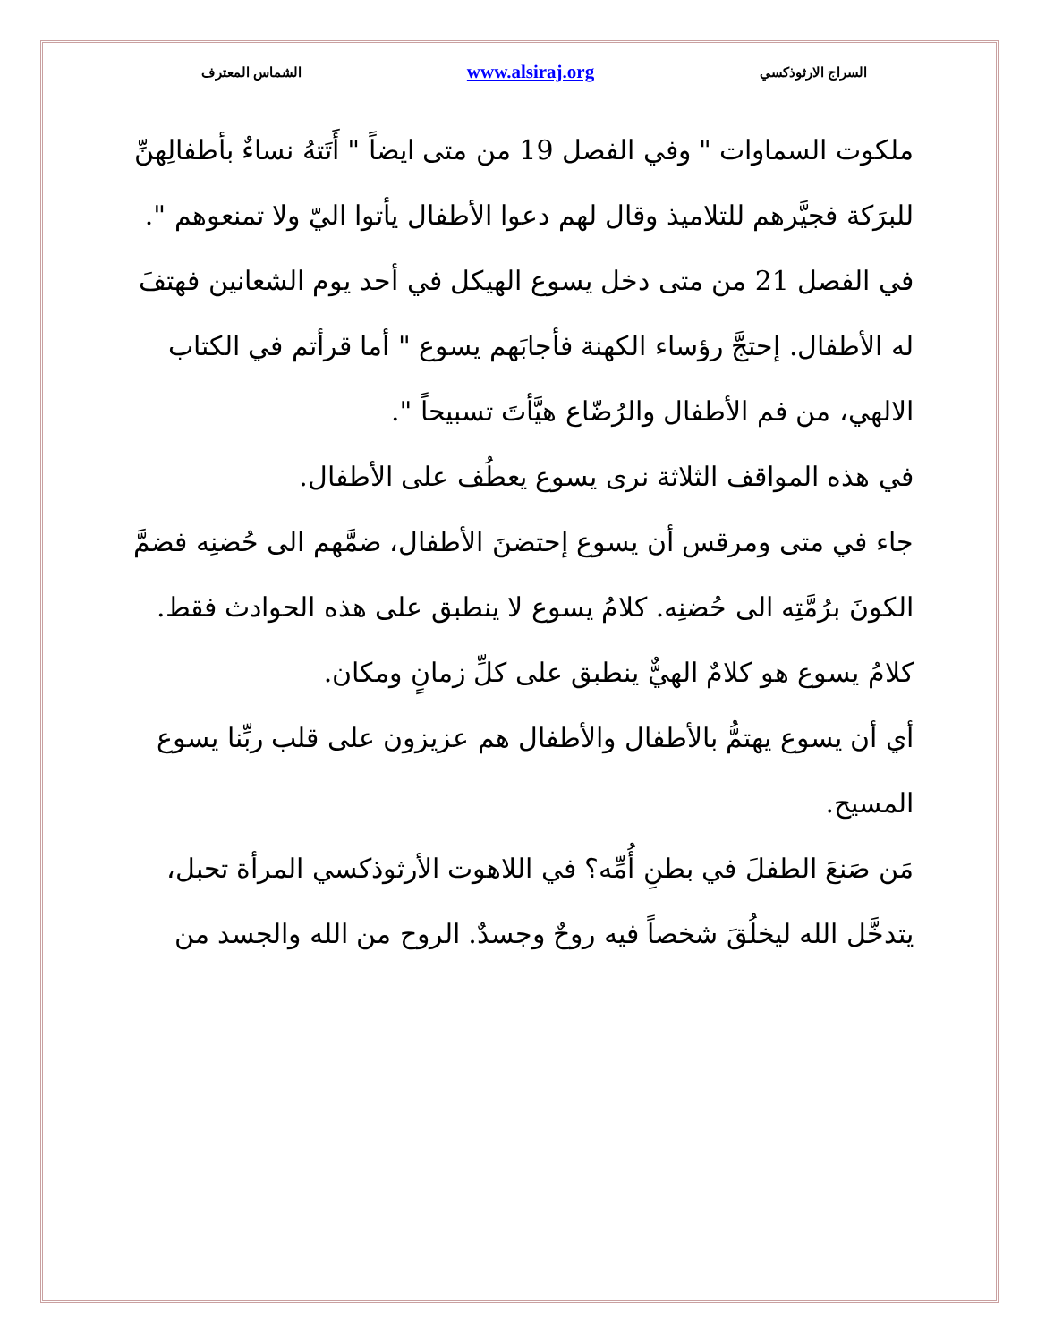السراج الارثوذكسي www.alsiraj.org الشماس المعترف
ملكوت السماوات " وفي الفصل 19 من متى ايضاً " أَتَتهُ نساءٌ بأطفالِهنِّ للبرَكة فجيَّرهم للتلاميذ وقال لهم دعوا الأطفال يأتوا اليّ ولا تمنعوهم ".
في الفصل 21 من متى دخل يسوع الهيكل في أحد يوم الشعانين فهتفَ له الأطفال. إحتجَّ رؤساء الكهنة فأجابَهم يسوع " أما قرأتم في الكتاب الالهي، من فم الأطفال والرُضّاع هيَّأتَ تسبيحاً ".
في هذه المواقف الثلاثة نرى يسوع يعطُف على الأطفال.
جاء في متى ومرقس أن يسوع إحتضنَ الأطفال، ضمَّهم الى حُضنِه فضمَّ الكونَ برُمَّتِه الى حُضنِه. كلامُ يسوع لا ينطبق على هذه الحوادث فقط. كلامُ يسوع هو كلامٌ الهيٌّ ينطبق على كلِّ زمانٍ ومكان.
أي أن يسوع يهتمُّ بالأطفال والأطفال هم عزيزون على قلب ربِّنا يسوع المسيح.
مَن صَنعَ الطفلَ في بطنِ أُمِّه؟ في اللاهوت الأرثوذكسي المرأة تحبل، يتدخَّل الله ليخلُقَ شخصاً فيه روحٌ وجسدٌ. الروح من الله والجسد من